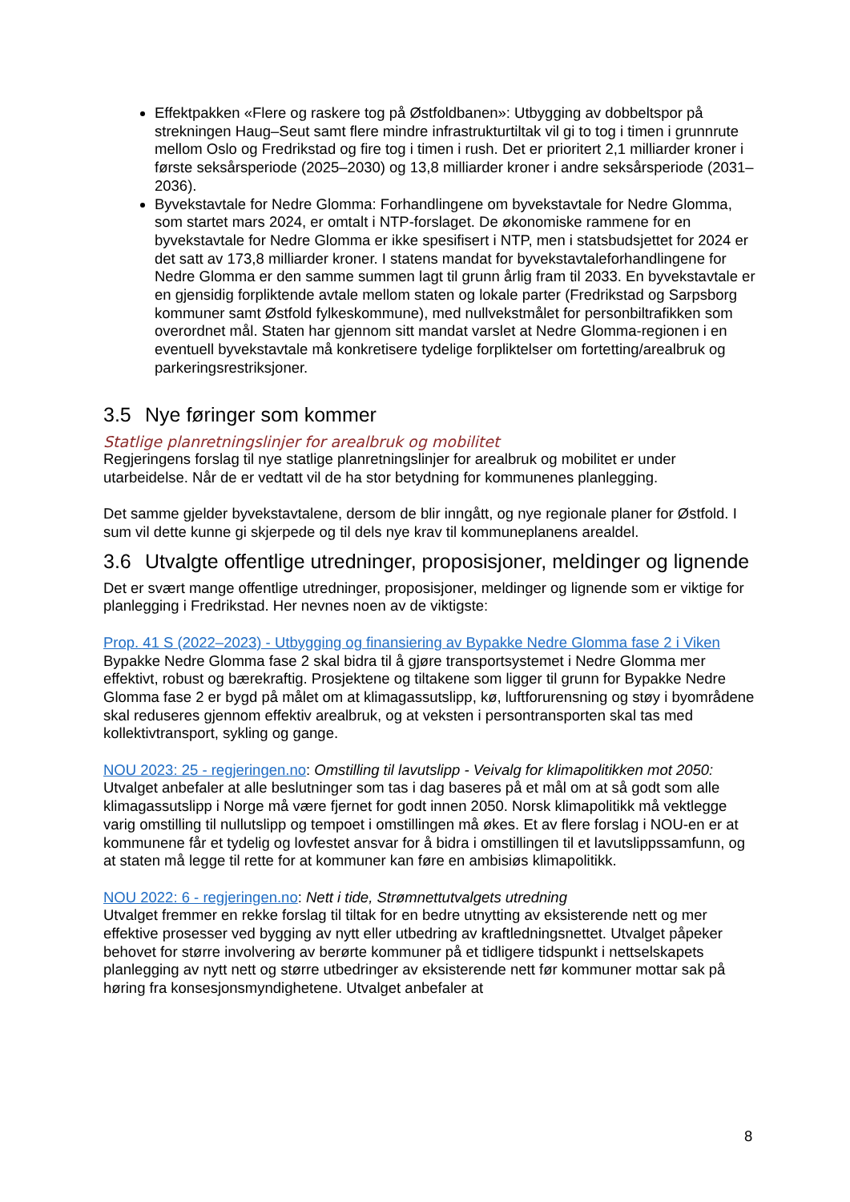Effektpakken «Flere og raskere tog på Østfoldbanen»: Utbygging av dobbeltspor på strekningen Haug–Seut samt flere mindre infrastrukturtiltak vil gi to tog i timen i grunnrute mellom Oslo og Fredrikstad og fire tog i timen i rush. Det er prioritert 2,1 milliarder kroner i første seksårsperiode (2025–2030) og 13,8 milliarder kroner i andre seksårsperiode (2031–2036).
Byvekstavtale for Nedre Glomma: Forhandlingene om byvekstavtale for Nedre Glomma, som startet mars 2024, er omtalt i NTP-forslaget. De økonomiske rammene for en byvekstavtale for Nedre Glomma er ikke spesifisert i NTP, men i statsbudsjettet for 2024 er det satt av 173,8 milliarder kroner. I statens mandat for byvekstavtaleforhandlingene for Nedre Glomma er den samme summen lagt til grunn årlig fram til 2033. En byvekstavtale er en gjensidig forpliktende avtale mellom staten og lokale parter (Fredrikstad og Sarpsborg kommuner samt Østfold fylkeskommune), med nullvekstmålet for personbiltrafikken som overordnet mål. Staten har gjennom sitt mandat varslet at Nedre Glomma-regionen i en eventuell byvekstavtale må konkretisere tydelige forpliktelser om fortetting/arealbruk og parkeringsrestriksjoner.
3.5 Nye føringer som kommer
Statlige planretningslinjer for arealbruk og mobilitet
Regjeringens forslag til nye statlige planretningslinjer for arealbruk og mobilitet er under utarbeidelse. Når de er vedtatt vil de ha stor betydning for kommunenes planlegging.
Det samme gjelder byvekstavtalene, dersom de blir inngått, og nye regionale planer for Østfold. I sum vil dette kunne gi skjerpede og til dels nye krav til kommuneplanens arealdel.
3.6 Utvalgte offentlige utredninger, proposisjoner, meldinger og lignende
Det er svært mange offentlige utredninger, proposisjoner, meldinger og lignende som er viktige for planlegging i Fredrikstad. Her nevnes noen av de viktigste:
Prop. 41 S (2022–2023) - Utbygging og finansiering av Bypakke Nedre Glomma fase 2 i Viken
Bypakke Nedre Glomma fase 2 skal bidra til å gjøre transportsystemet i Nedre Glomma mer effektivt, robust og bærekraftig. Prosjektene og tiltakene som ligger til grunn for Bypakke Nedre Glomma fase 2 er bygd på målet om at klimagassutslipp, kø, luftforurensning og støy i byområdene skal reduseres gjennom effektiv arealbruk, og at veksten i persontransporten skal tas med kollektivtransport, sykling og gange.
NOU 2023: 25 - regjeringen.no: Omstilling til lavutslipp - Veivalg for klimapolitikken mot 2050: Utvalget anbefaler at alle beslutninger som tas i dag baseres på et mål om at så godt som alle klimagassutslipp i Norge må være fjernet for godt innen 2050. Norsk klimapolitikk må vektlegge varig omstilling til nullutslipp og tempoet i omstillingen må økes. Et av flere forslag i NOU-en er at kommunene får et tydelig og lovfestet ansvar for å bidra i omstillingen til et lavutslippssamfunn, og at staten må legge til rette for at kommuner kan føre en ambisiøs klimapolitikk.
NOU 2022: 6 - regjeringen.no: Nett i tide, Strømnettutvalgets utredning
Utvalget fremmer en rekke forslag til tiltak for en bedre utnytting av eksisterende nett og mer effektive prosesser ved bygging av nytt eller utbedring av kraftledningsnettet. Utvalget påpeker behovet for større involvering av berørte kommuner på et tidligere tidspunkt i nettselskapets planlegging av nytt nett og større utbedringer av eksisterende nett før kommuner mottar sak på høring fra konsesjonsmyndighetene. Utvalget anbefaler at
8